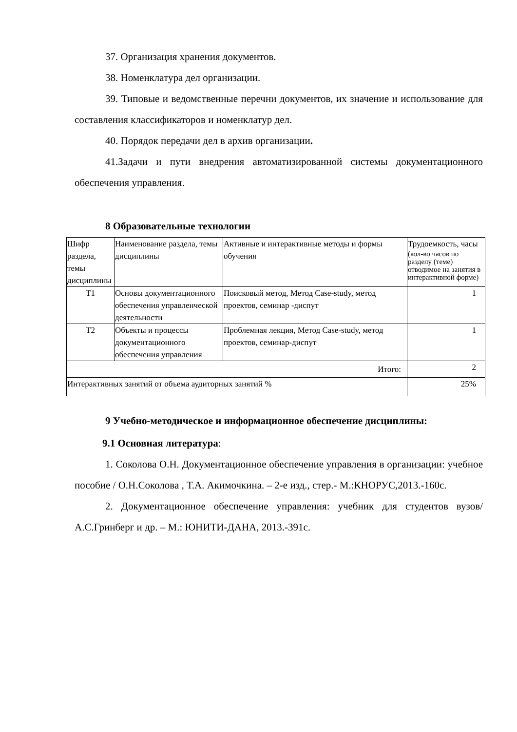37. Организация хранения документов.
38. Номенклатура дел организации.
39. Типовые и ведомственные перечни документов, их значение и использование для составления классификаторов и номенклатур дел.
40. Порядок передачи дел в архив организации.
41.Задачи и пути внедрения автоматизированной системы документационного обеспечения управления.
8 Образовательные технологии
| Шифр раздела, темы дисциплины | Наименование раздела, темы дисциплины | Активные и интерактивные методы и формы обучения | Трудоемкость, часы (кол-во часов по разделу (теме) отводимое на занятия в интерактивной форме) |
| Т1 | Основы документационного обеспечения управленческой деятельности | Поисковый метод, Метод Case-study, метод проектов, семинар -диспут | 1 |
| Т2 | Объекты и процессы документационного обеспечения управления | Проблемная лекция, Метод Case-study, метод проектов, семинар-диспут | 1 |
| Итого: | | | 2 |
| Интерактивных занятий от объема аудиторных занятий % | | | 25% |
9 Учебно-методическое и информационное обеспечение дисциплины:
9.1 Основная литература:
1. Соколова О.Н. Документационное обеспечение управления в организации: учебное пособие / О.Н.Соколова , Т.А. Акимочкина. – 2-е изд., стер.- М.:КНОРУС,2013.-160с.
2. Документационное обеспечение управления: учебник для студентов вузов/ А.С.Гринберг и др. – М.: ЮНИТИ-ДАНА, 2013.-391с.